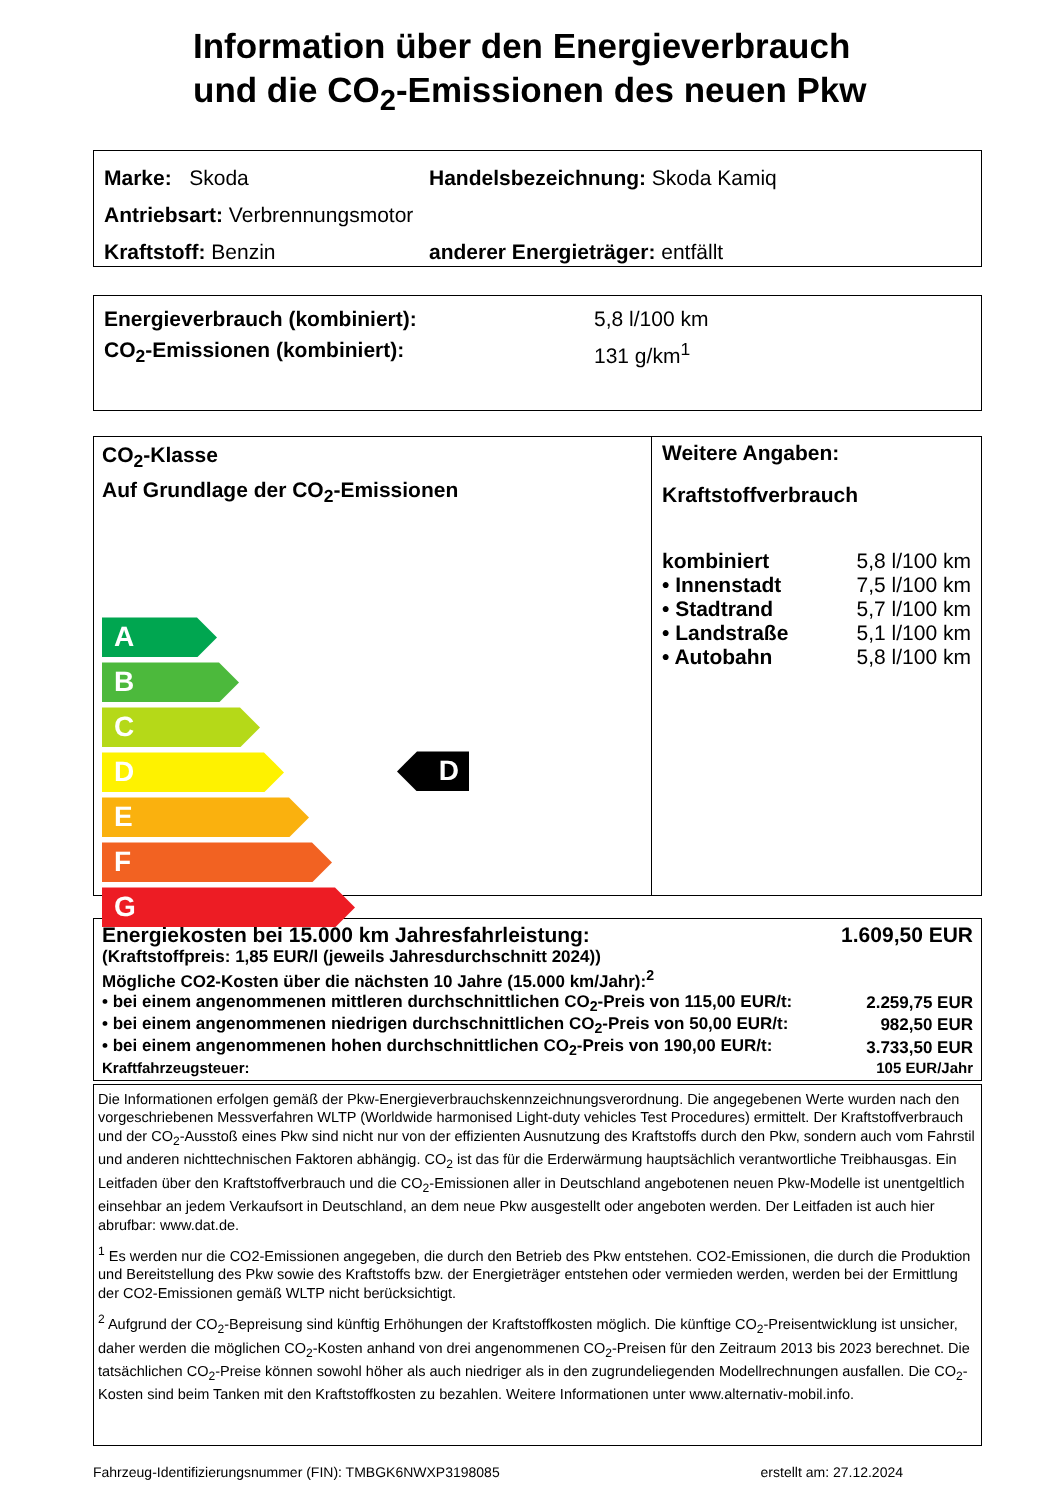Information über den Energieverbrauch
und die CO<sub>2</sub>-Emissionen des neuen Pkw
Marke: Skoda
Handelsbezeichnung: Skoda Kamiq
Antriebsart: Verbrennungsmotor
Kraftstoff: Benzin
anderer Energieträger: entfällt
| Energieverbrauch (kombiniert): | 5,8 l/100 km |
| CO<sub>2</sub>-Emissionen (kombiniert): | 131 g/km<sup>1</sup> |
CO<sub>2</sub>-Klasse
Auf Grundlage der CO<sub>2</sub>-Emissionen
A
B
C
D
E
F
G
D
Weitere Angaben:
Kraftstoffverbrauch
| kombiniert | 5,8 l/100 km |
| • Innenstadt | 7,5 l/100 km |
| • Stadtrand | 5,7 l/100 km |
| • Landstraße | 5,1 l/100 km |
| • Autobahn | 5,8 l/100 km |
| Energiekosten bei 15.000 km Jahresfahrleistung: | 1.609,50 EUR |
| (Kraftstoffpreis: 1,85 EUR/l (jeweils Jahresdurchschnitt 2024)) | |
| Mögliche CO2-Kosten über die nächsten 10 Jahre (15.000 km/Jahr):<sup>2</sup> | |
| • bei einem angenommenen mittleren durchschnittlichen CO<sub>2</sub>-Preis von 115,00 EUR/t: | 2.259,75 EUR |
| • bei einem angenommenen niedrigen durchschnittlichen CO<sub>2</sub>-Preis von 50,00 EUR/t: | 982,50 EUR |
| • bei einem angenommenen hohen durchschnittlichen CO<sub>2</sub>-Preis von 190,00 EUR/t: | 3.733,50 EUR |
| Kraftfahrzeugsteuer: | 105 EUR/Jahr |
Die Informationen erfolgen gemäß der Pkw-Energieverbrauchskennzeichnungsverordnung. Die angegebenen Werte wurden nach den vorgeschriebenen Messverfahren WLTP (Worldwide harmonised Light-duty vehicles Test Procedures) ermittelt. Der Kraftstoffverbrauch und der CO<sub>2</sub>-Ausstoß eines Pkw sind nicht nur von der effizienten Ausnutzung des Kraftstoffs durch den Pkw, sondern auch vom Fahrstil und anderen nichttechnischen Faktoren abhängig. CO<sub>2</sub> ist das für die Erderwärmung hauptsächlich verantwortliche Treibhausgas. Ein Leitfaden über den Kraftstoffverbrauch und die CO<sub>2</sub>-Emissionen aller in Deutschland angebotenen neuen Pkw-Modelle ist unentgeltlich einsehbar an jedem Verkaufsort in Deutschland, an dem neue Pkw ausgestellt oder angeboten werden. Der Leitfaden ist auch hier abrufbar: www.dat.de.
<sup>1</sup> Es werden nur die CO2-Emissionen angegeben, die durch den Betrieb des Pkw entstehen. CO2-Emissionen, die durch die Produktion und Bereitstellung des Pkw sowie des Kraftstoffs bzw. der Energieträger entstehen oder vermieden werden, werden bei der Ermittlung der CO2-Emissionen gemäß WLTP nicht berücksichtigt.
<sup>2</sup> Aufgrund der CO<sub>2</sub>-Bepreisung sind künftig Erhöhungen der Kraftstoffkosten möglich. Die künftige CO<sub>2</sub>-Preisentwicklung ist unsicher, daher werden die möglichen CO<sub>2</sub>-Kosten anhand von drei angenommenen CO<sub>2</sub>-Preisen für den Zeitraum 2013 bis 2023 berechnet. Die tatsächlichen CO<sub>2</sub>-Preise können sowohl höher als auch niedriger als in den zugrundeliegenden Modellrechnungen ausfallen. Die CO<sub>2</sub>-Kosten sind beim Tanken mit den Kraftstoffkosten zu bezahlen. Weitere Informationen unter www.alternativ-mobil.info.
Fahrzeug-Identifizierungsnummer (FIN): TMBGK6NWXP3198085 erstellt am: 27.12.2024